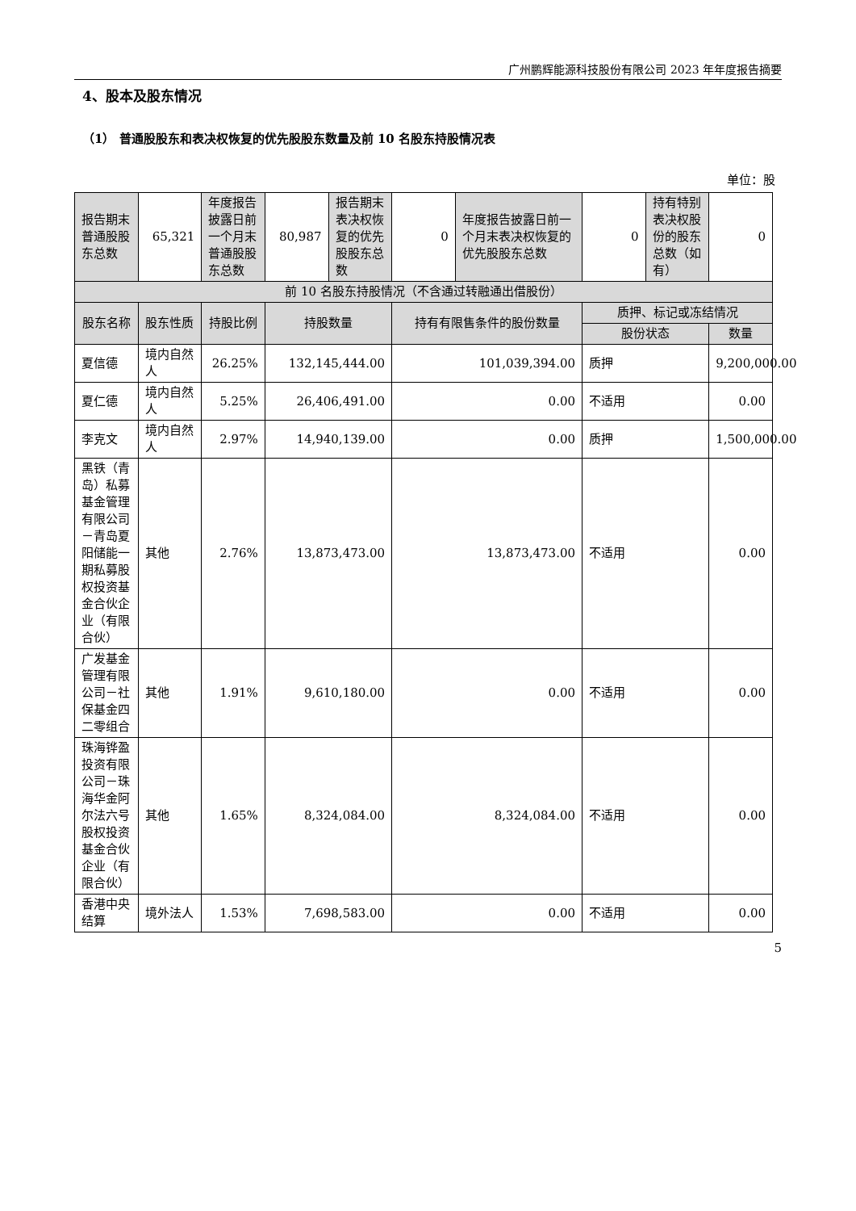广州鹏辉能源科技股份有限公司 2023 年年度报告摘要
4、股本及股东情况
（1） 普通股股东和表决权恢复的优先股股东数量及前 10 名股东持股情况表
单位：股
| 报告期末普通股股东总数 | 65,321 | 年度报告披露日前一个月末普通股股东总数 | 80,987 | 报告期末表决权恢复的优先股股东总数 | 0 | 年度报告披露日前一个月末表决权恢复的优先股股东总数 | 0 | 持有特别表决权股份的股东总数（如有） | 0 |
| 前 10 名股东持股情况（不含通过转融通出借股份） | | | | | | | | | |
| 股东名称 | 股东性质 | 持股比例 | 持股数量 | | 持有有限售条件的股份数量 | | 质押、标记或冻结情况 | | |
| | | | | | | | 股份状态 | | 数量 |
| 夏信德 | 境内自然人 | 26.25% | 132,145,444.00 | | 101,039,394.00 | | 质押 | | 9,200,000.00 |
| 夏仁德 | 境内自然人 | 5.25% | 26,406,491.00 | | 0.00 | | 不适用 | | 0.00 |
| 李克文 | 境内自然人 | 2.97% | 14,940,139.00 | | 0.00 | | 质押 | | 1,500,000.00 |
| 黑铁（青岛）私募基金管理有限公司－青岛夏阳储能一期私募股权投资基金合伙企业（有限合伙） | 其他 | 2.76% | 13,873,473.00 | | 13,873,473.00 | | 不适用 | | 0.00 |
| 广发基金管理有限公司－社保基金四二零组合 | 其他 | 1.91% | 9,610,180.00 | | 0.00 | | 不适用 | | 0.00 |
| 珠海铧盈投资有限公司－珠海华金阿尔法六号股权投资基金合伙企业（有限合伙） | 其他 | 1.65% | 8,324,084.00 | | 8,324,084.00 | | 不适用 | | 0.00 |
| 香港中央结算 | 境外法人 | 1.53% | 7,698,583.00 | | 0.00 | | 不适用 | | 0.00 |
5